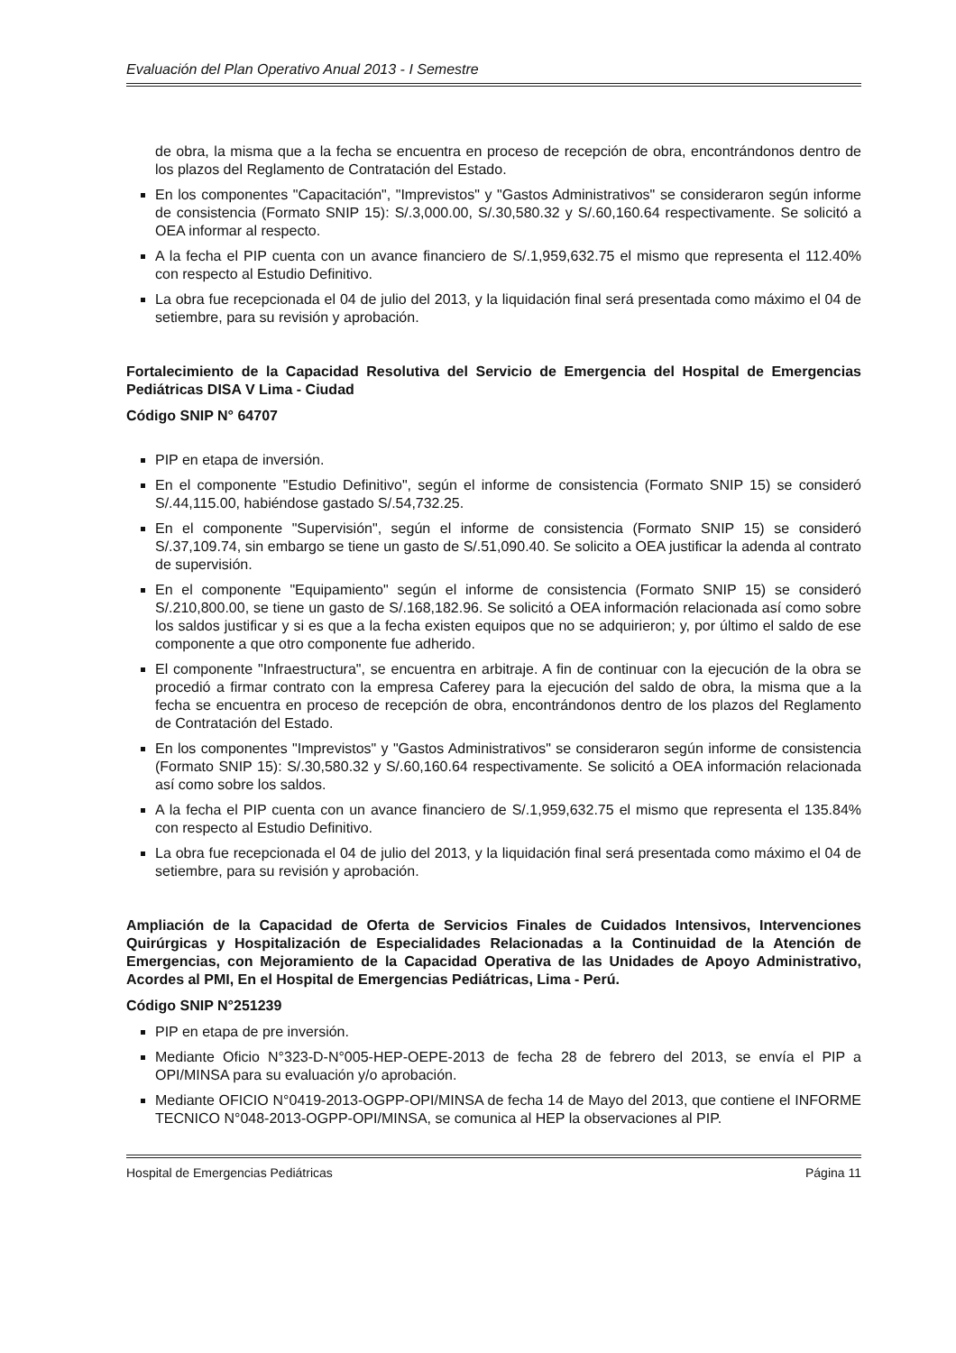Evaluación del Plan Operativo Anual 2013 - I Semestre
de obra, la misma que a la fecha se encuentra en proceso de recepción de obra, encontrándonos dentro de los plazos del Reglamento de Contratación del Estado.
En los componentes "Capacitación", "Imprevistos" y "Gastos Administrativos" se consideraron según informe de consistencia (Formato SNIP 15): S/.3,000.00, S/.30,580.32 y S/.60,160.64 respectivamente. Se solicitó a OEA informar al respecto.
A la fecha el PIP cuenta con un avance financiero de S/.1,959,632.75 el mismo que representa el 112.40% con respecto al Estudio Definitivo.
La obra fue recepcionada el 04 de julio del 2013, y la liquidación final será presentada como máximo el 04 de setiembre, para su revisión y aprobación.
Fortalecimiento de la Capacidad Resolutiva del Servicio de Emergencia del Hospital de Emergencias Pediátricas DISA V Lima - Ciudad
Código SNIP N° 64707
PIP en etapa de inversión.
En el componente "Estudio Definitivo", según el informe de consistencia (Formato SNIP 15) se consideró S/.44,115.00, habiéndose gastado S/.54,732.25.
En el componente "Supervisión", según el informe de consistencia (Formato SNIP 15) se consideró S/.37,109.74, sin embargo se tiene un gasto de S/.51,090.40. Se solicito a OEA justificar la adenda al contrato de supervisión.
En el componente "Equipamiento" según el informe de consistencia (Formato SNIP 15) se consideró S/.210,800.00, se tiene un gasto de S/.168,182.96. Se solicitó a OEA información relacionada así como sobre los saldos justificar y si es que a la fecha existen equipos que no se adquirieron; y, por último el saldo de ese componente a que otro componente fue adherido.
El componente "Infraestructura", se encuentra en arbitraje. A fin de continuar con la ejecución de la obra se procedió a firmar contrato con la empresa Caferey para la ejecución del saldo de obra, la misma que a la fecha se encuentra en proceso de recepción de obra, encontrándonos dentro de los plazos del Reglamento de Contratación del Estado.
En los componentes "Imprevistos" y "Gastos Administrativos" se consideraron según informe de consistencia (Formato SNIP 15): S/.30,580.32 y S/.60,160.64 respectivamente. Se solicitó a OEA información relacionada así como sobre los saldos.
A la fecha el PIP cuenta con un avance financiero de S/.1,959,632.75 el mismo que representa el 135.84% con respecto al Estudio Definitivo.
La obra fue recepcionada el 04 de julio del 2013, y la liquidación final será presentada como máximo el 04 de setiembre, para su revisión y aprobación.
Ampliación de la Capacidad de Oferta de Servicios Finales de Cuidados Intensivos, Intervenciones Quirúrgicas y Hospitalización de Especialidades Relacionadas a la Continuidad de la Atención de Emergencias, con Mejoramiento de la Capacidad Operativa de las Unidades de Apoyo Administrativo, Acordes al PMI, En el Hospital de Emergencias Pediátricas, Lima - Perú.
Código SNIP N°251239
PIP en etapa de pre inversión.
Mediante Oficio N°323-D-N°005-HEP-OEPE-2013 de fecha 28 de febrero del 2013, se envía el PIP a OPI/MINSA para su evaluación y/o aprobación.
Mediante OFICIO N°0419-2013-OGPP-OPI/MINSA de fecha 14 de Mayo del 2013, que contiene el INFORME TECNICO N°048-2013-OGPP-OPI/MINSA, se comunica al HEP la observaciones al PIP.
Hospital de Emergencias Pediátricas Página 11